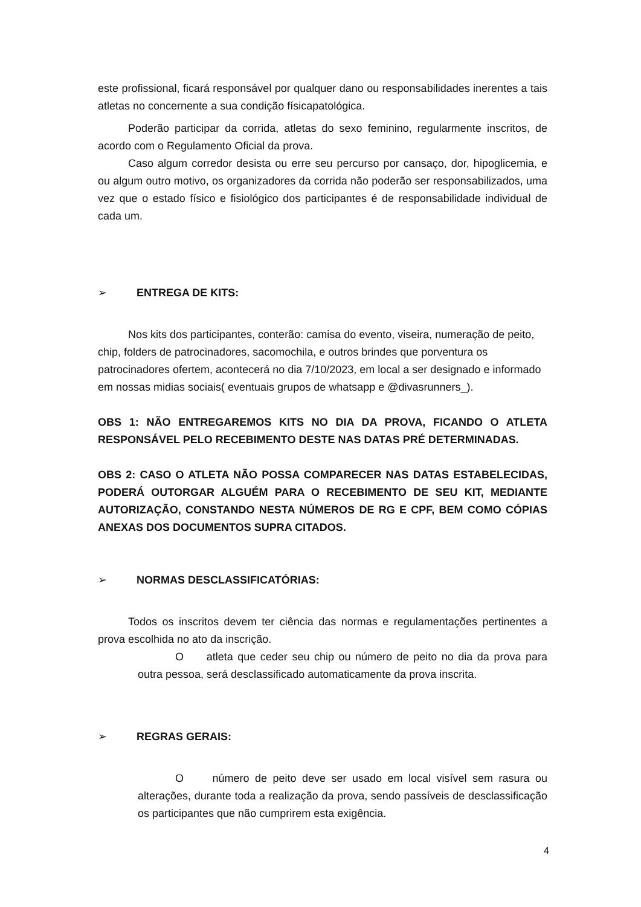este profissional, ficará responsável por qualquer dano ou responsabilidades inerentes a tais atletas no concernente a sua condição físicapatológica.
Poderão participar da corrida, atletas do sexo feminino, regularmente inscritos, de acordo com o Regulamento Oficial da prova.
Caso algum corredor desista ou erre seu percurso por cansaço, dor, hipoglicemia, e ou algum outro motivo, os organizadores da corrida não poderão ser responsabilizados, uma vez que o estado físico e fisiológico dos participantes é de responsabilidade individual de cada um.
➢ ENTREGA DE KITS:
Nos kits dos participantes, conterão: camisa do evento, viseira, numeração de peito, chip, folders de patrocinadores, sacomochila, e outros brindes que porventura os patrocinadores ofertem, acontecerá no dia 7/10/2023, em local a ser designado e informado em nossas midias sociais( eventuais grupos de whatsapp e @divasrunners_).
OBS 1: NÃO ENTREGAREMOS KITS NO DIA DA PROVA, FICANDO O ATLETA RESPONSÁVEL PELO RECEBIMENTO DESTE NAS DATAS PRÉ DETERMINADAS.
OBS 2: CASO O ATLETA NÃO POSSA COMPARECER NAS DATAS ESTABELECIDAS, PODERÁ OUTORGAR ALGUÉM PARA O RECEBIMENTO DE SEU KIT, MEDIANTE AUTORIZAÇÃO, CONSTANDO NESTA NÚMEROS DE RG E CPF, BEM COMO CÓPIAS ANEXAS DOS DOCUMENTOS SUPRA CITADOS.
➢ NORMAS DESCLASSIFICATÓRIAS:
Todos os inscritos devem ter ciência das normas e regulamentações pertinentes a prova escolhida no ato da inscrição.
O atleta que ceder seu chip ou número de peito no dia da prova para outra pessoa, será desclassificado automaticamente da prova inscrita.
➢ REGRAS GERAIS:
O número de peito deve ser usado em local visível sem rasura ou alterações, durante toda a realização da prova, sendo passíveis de desclassificação os participantes que não cumprirem esta exigência.
4